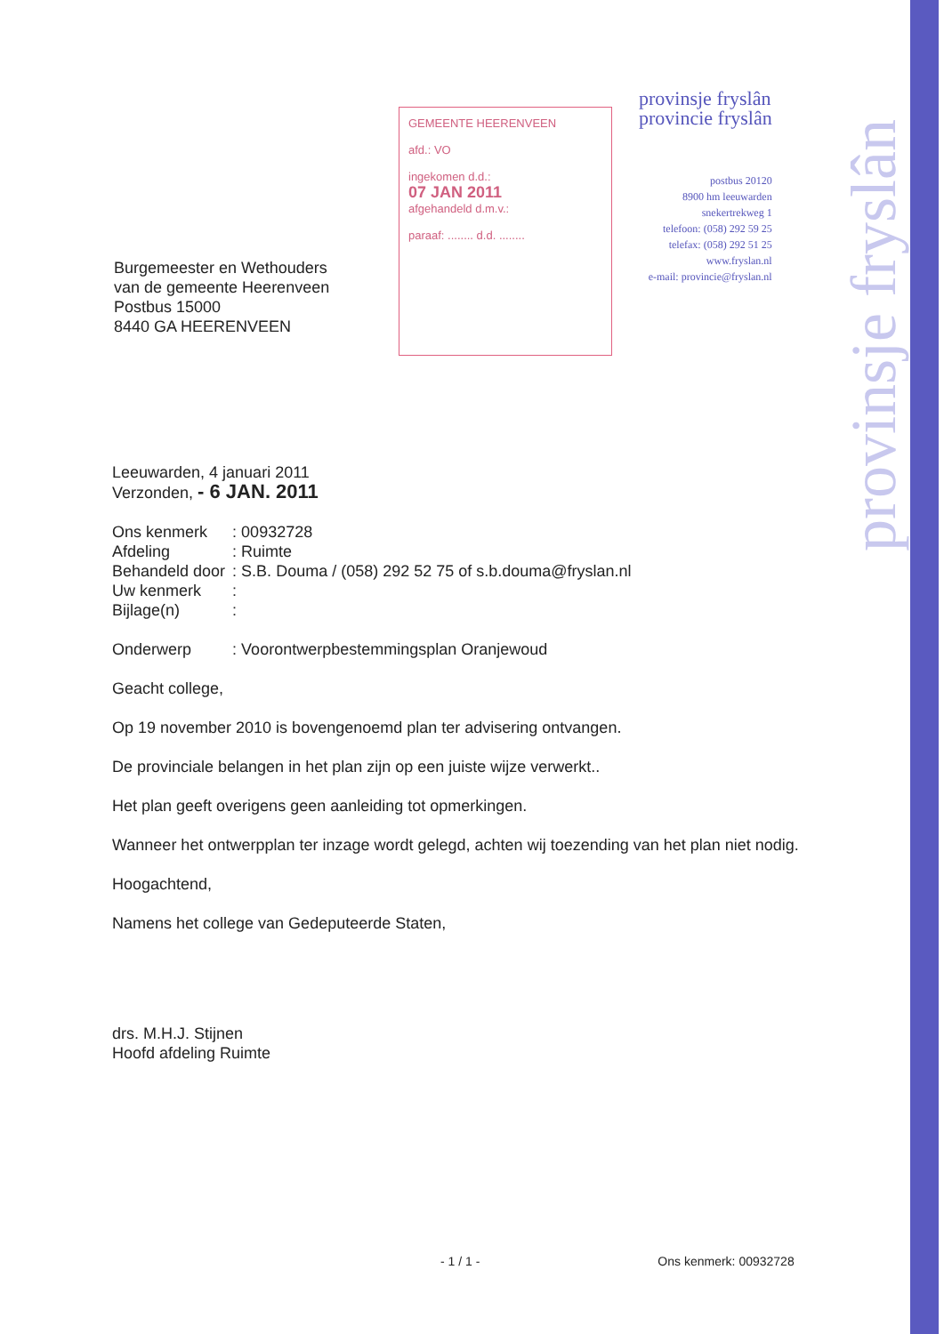provinsje fryslân
Burgemeester en Wethouders
van de gemeente Heerenveen
Postbus 15000
8440 GA HEERENVEEN
GEMEENTE HEERENVEEN
afd.: VO
ingekomen d.d.:
07 JAN 2011
afgehandeld d.m.v.:
paraaf: ........ d.d. ........
provinsje fryslân
provincie fryslân
postbus 20120
8900 hm leeuwarden
snekertrekweg 1
telefoon: (058) 292 59 25
telefax: (058) 292 51 25
www.fryslan.nl
e-mail: provincie@fryslan.nl
Leeuwarden, 4 januari 2011
Verzonden, - 6 JAN. 2011
| Ons kenmerk | : 00932728 |
| Afdeling | : Ruimte |
| Behandeld door | : S.B. Douma / (058) 292 52 75 of s.b.douma@fryslan.nl |
| Uw kenmerk | : |
| Bijlage(n) | : |
| Onderwerp | : Voorontwerpbestemmingsplan Oranjewoud |
Geacht college,
Op 19 november 2010 is bovengenoemd plan ter advisering ontvangen.
De provinciale belangen in het plan zijn op een juiste wijze verwerkt..
Het plan geeft overigens geen aanleiding tot opmerkingen.
Wanneer het ontwerpplan ter inzage wordt gelegd, achten wij toezending van het plan niet nodig.
Hoogachtend,
Namens het college van Gedeputeerde Staten,
drs. M.H.J. Stijnen
Hoofd afdeling Ruimte
- 1 / 1 - Ons kenmerk: 00932728